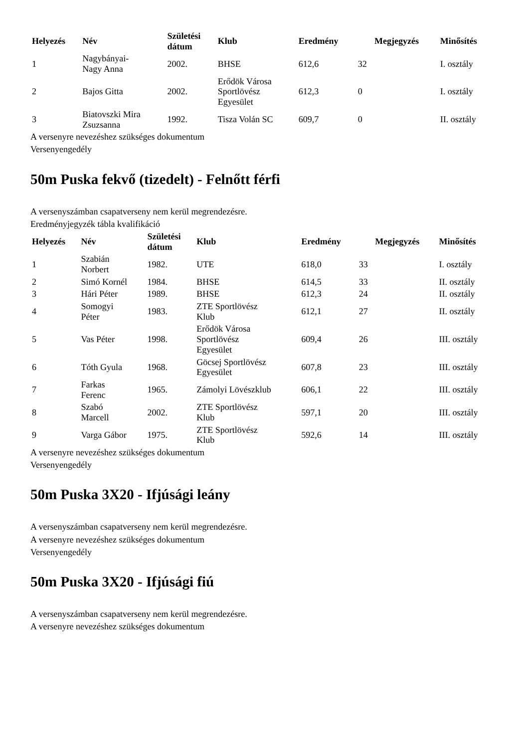| Helyezés | Név | Születési dátum | Klub | Eredmény | | Megjegyzés | Minősítés |
| --- | --- | --- | --- | --- | --- | --- | --- |
| 1 | Nagybányai- Nagy Anna | 2002. | BHSE | 612,6 | 32 | | I. osztály |
| 2 | Bajos Gitta | 2002. | Erődök Városa Sportlövész Egyesület | 612,3 | 0 | | I. osztály |
| 3 | Biatovszki Mira Zsuzsanna | 1992. | Tisza Volán SC | 609,7 | 0 | | II. osztály |
A versenyre nevezéshez szükséges dokumentum
Versenyengedély
50m Puska fekvő (tizedelt) - Felnőtt férfi
A versenyszámban csapatverseny nem kerül megrendezésre.
Eredményjegyzék tábla kvalifikáció
| Helyezés | Név | Születési dátum | Klub | Eredmény | | Megjegyzés | Minősítés |
| --- | --- | --- | --- | --- | --- | --- | --- |
| 1 | Szabián Norbert | 1982. | UTE | 618,0 | 33 | | I. osztály |
| 2 | Simó Kornél | 1984. | BHSE | 614,5 | 33 | | II. osztály |
| 3 | Hári Péter | 1989. | BHSE | 612,3 | 24 | | II. osztály |
| 4 | Somogyi Péter | 1983. | ZTE Sportlövész Klub | 612,1 | 27 | | II. osztály |
| 5 | Vas Péter | 1998. | Erődök Városa Sportlövész Egyesület | 609,4 | 26 | | III. osztály |
| 6 | Tóth Gyula | 1968. | Göcsej Sportlövész Egyesület | 607,8 | 23 | | III. osztály |
| 7 | Farkas Ferenc | 1965. | Zámolyi Lövészklub | 606,1 | 22 | | III. osztály |
| 8 | Szabó Marcell | 2002. | ZTE Sportlövész Klub | 597,1 | 20 | | III. osztály |
| 9 | Varga Gábor | 1975. | ZTE Sportlövész Klub | 592,6 | 14 | | III. osztály |
A versenyre nevezéshez szükséges dokumentum
Versenyengedély
50m Puska 3X20 - Ifjúsági leány
A versenyszámban csapatverseny nem kerül megrendezésre.
A versenyre nevezéshez szükséges dokumentum
Versenyengedély
50m Puska 3X20 - Ifjúsági fiú
A versenyszámban csapatverseny nem kerül megrendezésre.
A versenyre nevezéshez szükséges dokumentum